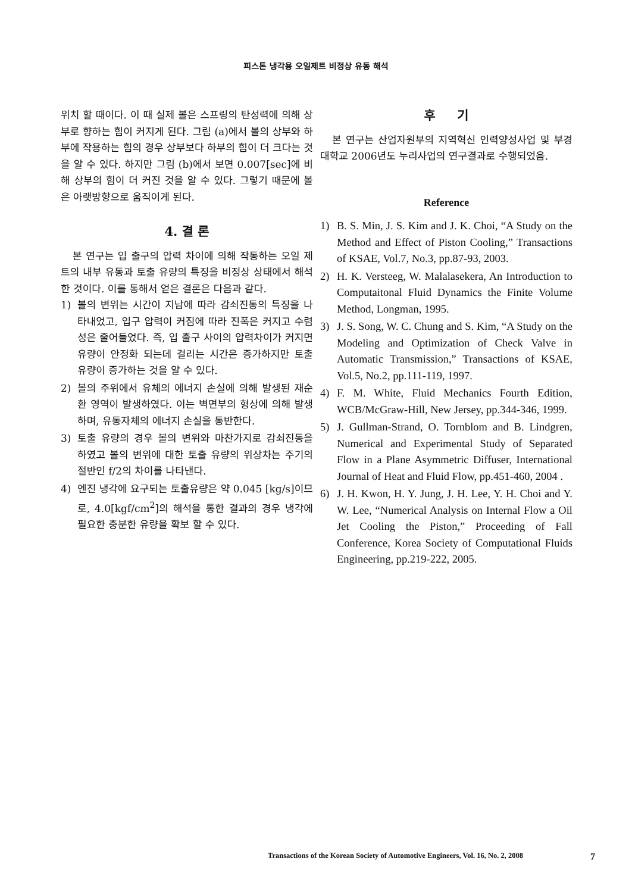피스톤 냉각용 오일제트 비정상 유동 해석
위치 할 때이다. 이 때 실제 볼은 스프링의 탄성력에 의해 상부로 향하는 힘이 커지게 된다. 그림 (a)에서 볼의 상부와 하부에 작용하는 힘의 경우 상부보다 하부의 힘이 더 크다는 것을 알 수 있다. 하지만 그림 (b)에서 보면 0.007[sec]에 비해 상부의 힘이 더 커진 것을 알 수 있다. 그렇기 때문에 볼은 아랫방향으로 움직이게 된다.
4. 결 론
본 연구는 입 출구의 압력 차이에 의해 작동하는 오일 제트의 내부 유동과 토출 유량의 특징을 비정상 상태에서 해석한 것이다. 이를 통해서 얻은 결론은 다음과 같다.
1) 볼의 변위는 시간이 지남에 따라 감쇠진동의 특징을 나타내었고, 입구 압력이 커짐에 따라 진폭은 커지고 수렴성은 줄어들었다. 즉, 입 출구 사이의 압력차이가 커지면 유량이 안정화 되는데 걸리는 시간은 증가하지만 토출 유량이 증가하는 것을 알 수 있다.
2) 볼의 주위에서 유체의 에너지 손실에 의해 발생된 재순환 영역이 발생하였다. 이는 벽면부의 형상에 의해 발생하며, 유동자체의 에너지 손실을 동반한다.
3) 토출 유량의 경우 볼의 변위와 마찬가지로 감쇠진동을 하였고 볼의 변위에 대한 토출 유량의 위상차는 주기의 절반인 f/2의 차이를 나타낸다.
4) 엔진 냉각에 요구되는 토출유량은 약 0.045 [kg/s]이므로, 4.0[kgf/cm<sup>2</sup>]의 해석을 통한 결과의 경우 냉각에 필요한 충분한 유량을 확보 할 수 있다.
후 기
본 연구는 산업자원부의 지역혁신 인력양성사업 및 부경대학교 2006년도 누리사업의 연구결과로 수행되었음.
Reference
1) B. S. Min, J. S. Kim and J. K. Choi, “A Study on the Method and Effect of Piston Cooling,” Transactions of KSAE, Vol.7, No.3, pp.87-93, 2003.
2) H. K. Versteeg, W. Malalasekera, An Introduction to Computaitonal Fluid Dynamics the Finite Volume Method, Longman, 1995.
3) J. S. Song, W. C. Chung and S. Kim, “A Study on the Modeling and Optimization of Check Valve in Automatic Transmission,” Transactions of KSAE, Vol.5, No.2, pp.111-119, 1997.
4) F. M. White, Fluid Mechanics Fourth Edition, WCB/McGraw-Hill, New Jersey, pp.344-346, 1999.
5) J. Gullman-Strand, O. Tornblom and B. Lindgren, Numerical and Experimental Study of Separated Flow in a Plane Asymmetric Diffuser, International Journal of Heat and Fluid Flow, pp.451-460, 2004 .
6) J. H. Kwon, H. Y. Jung, J. H. Lee, Y. H. Choi and Y. W. Lee, “Numerical Analysis on Internal Flow a Oil Jet Cooling the Piston,” Proceeding of Fall Conference, Korea Society of Computational Fluids Engineering, pp.219-222, 2005.
Transactions of the Korean Society of Automotive Engineers, Vol. 16, No. 2, 2008 7